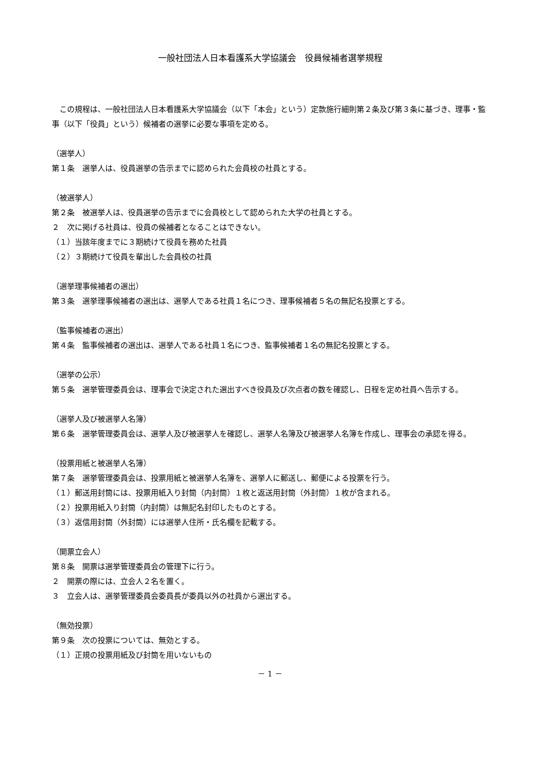一般社団法人日本看護系大学協議会　役員候補者選挙規程
　この規程は、一般社団法人日本看護系大学協議会（以下「本会」という）定款施行細則第２条及び第３条に基づき、理事・監事（以下「役員」という）候補者の選挙に必要な事項を定める。
（選挙人）
第１条　選挙人は、役員選挙の告示までに認められた会員校の社員とする。
（被選挙人）
第２条　被選挙人は、役員選挙の告示までに会員校として認められた大学の社員とする。
２　次に掲げる社員は、役員の候補者となることはできない。
（１）当該年度までに３期続けて役員を務めた社員
（２）３期続けて役員を輩出した会員校の社員
（選挙理事候補者の選出）
第３条　選挙理事候補者の選出は、選挙人である社員１名につき、理事候補者５名の無記名投票とする。
（監事候補者の選出）
第４条　監事候補者の選出は、選挙人である社員１名につき、監事候補者１名の無記名投票とする。
（選挙の公示）
第５条　選挙管理委員会は、理事会で決定された選出すべき役員及び次点者の数を確認し、日程を定め社員へ告示する。
（選挙人及び被選挙人名簿）
第６条　選挙管理委員会は、選挙人及び被選挙人を確認し、選挙人名簿及び被選挙人名簿を作成し、理事会の承認を得る。
（投票用紙と被選挙人名簿）
第７条　選挙管理委員会は、投票用紙と被選挙人名簿を、選挙人に郵送し、郵便による投票を行う。
（１）郵送用封筒には、投票用紙入り封筒（内封筒）１枚と返送用封筒（外封筒）１枚が含まれる。
（２）投票用紙入り封筒（内封筒）は無記名封印したものとする。
（３）返信用封筒（外封筒）には選挙人住所・氏名欄を記載する。
（開票立会人）
第８条　開票は選挙管理委員会の管理下に行う。
２　開票の際には、立会人２名を置く。
３　立会人は、選挙管理委員会委員長が委員以外の社員から選出する。
（無効投票）
第９条　次の投票については、無効とする。
（１）正規の投票用紙及び封筒を用いないもの
－ 1 －